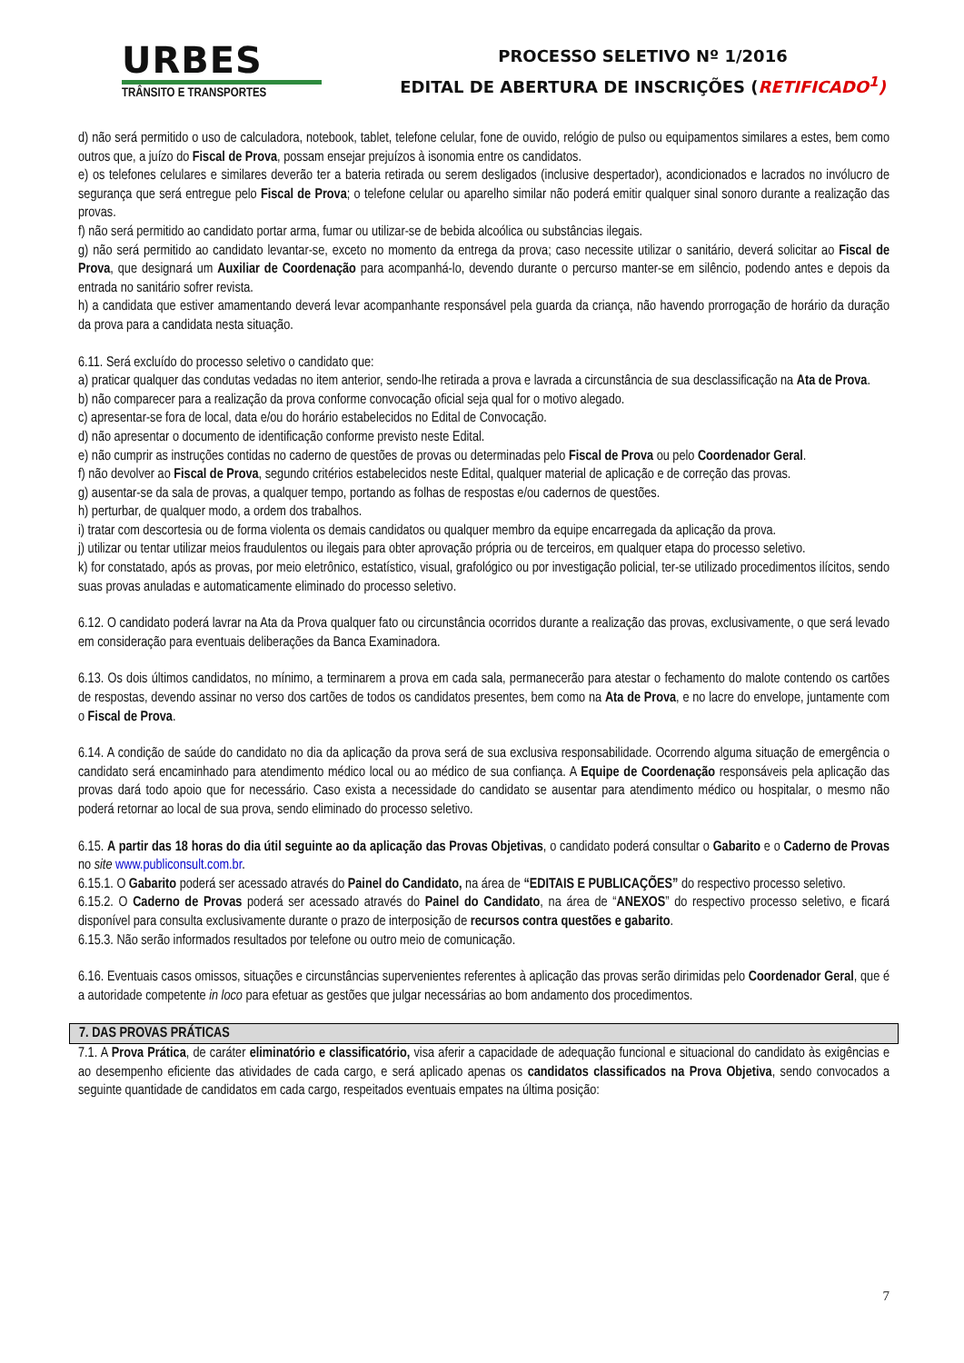URBES
TRÂNSITO E TRANSPORTES
PROCESSO SELETIVO Nº 1/2016
EDITAL DE ABERTURA DE INSCRIÇÕES (RETIFICADO<sup>1</sup>)
d) não será permitido o uso de calculadora, notebook, tablet, telefone celular, fone de ouvido, relógio de pulso ou equipamentos similares a estes, bem como outros que, a juízo do Fiscal de Prova, possam ensejar prejuízos à isonomia entre os candidatos.
e) os telefones celulares e similares deverão ter a bateria retirada ou serem desligados (inclusive despertador), acondicionados e lacrados no invólucro de segurança que será entregue pelo Fiscal de Prova; o telefone celular ou aparelho similar não poderá emitir qualquer sinal sonoro durante a realização das provas.
f) não será permitido ao candidato portar arma, fumar ou utilizar-se de bebida alcoólica ou substâncias ilegais.
g) não será permitido ao candidato levantar-se, exceto no momento da entrega da prova; caso necessite utilizar o sanitário, deverá solicitar ao Fiscal de Prova, que designará um Auxiliar de Coordenação para acompanhá-lo, devendo durante o percurso manter-se em silêncio, podendo antes e depois da entrada no sanitário sofrer revista.
h) a candidata que estiver amamentando deverá levar acompanhante responsável pela guarda da criança, não havendo prorrogação de horário da duração da prova para a candidata nesta situação.
6.11. Será excluído do processo seletivo o candidato que:
a) praticar qualquer das condutas vedadas no item anterior, sendo-lhe retirada a prova e lavrada a circunstância de sua desclassificação na Ata de Prova.
b) não comparecer para a realização da prova conforme convocação oficial seja qual for o motivo alegado.
c) apresentar-se fora de local, data e/ou do horário estabelecidos no Edital de Convocação.
d) não apresentar o documento de identificação conforme previsto neste Edital.
e) não cumprir as instruções contidas no caderno de questões de provas ou determinadas pelo Fiscal de Prova ou pelo Coordenador Geral.
f) não devolver ao Fiscal de Prova, segundo critérios estabelecidos neste Edital, qualquer material de aplicação e de correção das provas.
g) ausentar-se da sala de provas, a qualquer tempo, portando as folhas de respostas e/ou cadernos de questões.
h) perturbar, de qualquer modo, a ordem dos trabalhos.
i) tratar com descortesia ou de forma violenta os demais candidatos ou qualquer membro da equipe encarregada da aplicação da prova.
j) utilizar ou tentar utilizar meios fraudulentos ou ilegais para obter aprovação própria ou de terceiros, em qualquer etapa do processo seletivo.
k) for constatado, após as provas, por meio eletrônico, estatístico, visual, grafológico ou por investigação policial, ter-se utilizado procedimentos ilícitos, sendo suas provas anuladas e automaticamente eliminado do processo seletivo.
6.12. O candidato poderá lavrar na Ata da Prova qualquer fato ou circunstância ocorridos durante a realização das provas, exclusivamente, o que será levado em consideração para eventuais deliberações da Banca Examinadora.
6.13. Os dois últimos candidatos, no mínimo, a terminarem a prova em cada sala, permanecerão para atestar o fechamento do malote contendo os cartões de respostas, devendo assinar no verso dos cartões de todos os candidatos presentes, bem como na Ata de Prova, e no lacre do envelope, juntamente com o Fiscal de Prova.
6.14. A condição de saúde do candidato no dia da aplicação da prova será de sua exclusiva responsabilidade. Ocorrendo alguma situação de emergência o candidato será encaminhado para atendimento médico local ou ao médico de sua confiança. A Equipe de Coordenação responsáveis pela aplicação das provas dará todo apoio que for necessário. Caso exista a necessidade do candidato se ausentar para atendimento médico ou hospitalar, o mesmo não poderá retornar ao local de sua prova, sendo eliminado do processo seletivo.
6.15. A partir das 18 horas do dia útil seguinte ao da aplicação das Provas Objetivas, o candidato poderá consultar o Gabarito e o Caderno de Provas no site www.publiconsult.com.br.
6.15.1. O Gabarito poderá ser acessado através do Painel do Candidato, na área de “EDITAIS E PUBLICAÇÕES” do respectivo processo seletivo.
6.15.2. O Caderno de Provas poderá ser acessado através do Painel do Candidato, na área de “ANEXOS” do respectivo processo seletivo, e ficará disponível para consulta exclusivamente durante o prazo de interposição de recursos contra questões e gabarito.
6.15.3. Não serão informados resultados por telefone ou outro meio de comunicação.
6.16. Eventuais casos omissos, situações e circunstâncias supervenientes referentes à aplicação das provas serão dirimidas pelo Coordenador Geral, que é a autoridade competente in loco para efetuar as gestões que julgar necessárias ao bom andamento dos procedimentos.
7. DAS PROVAS PRÁTICAS
7.1. A Prova Prática, de caráter eliminatório e classificatório, visa aferir a capacidade de adequação funcional e situacional do candidato às exigências e ao desempenho eficiente das atividades de cada cargo, e será aplicado apenas os candidatos classificados na Prova Objetiva, sendo convocados a seguinte quantidade de candidatos em cada cargo, respeitados eventuais empates na última posição:
7